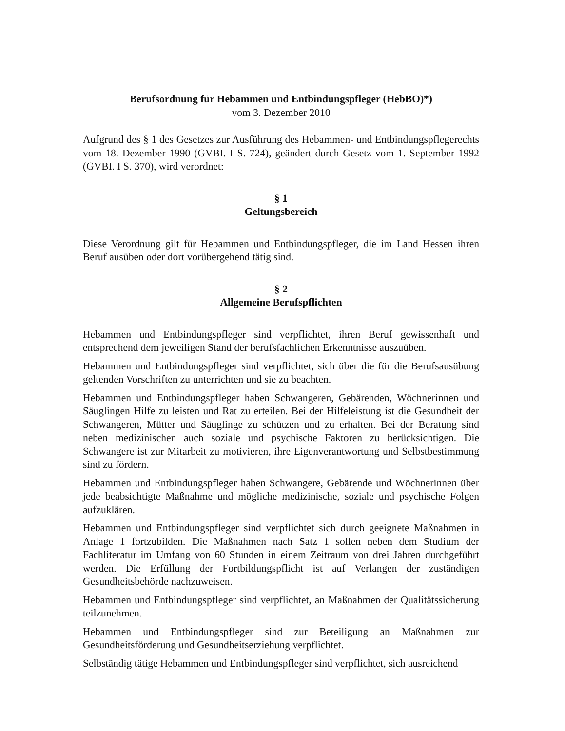Berufsordnung für Hebammen und Entbindungspfleger (HebBO)*)
vom 3. Dezember 2010
Aufgrund des § 1 des Gesetzes zur Ausführung des Hebammen- und Entbindungspflegerechts vom 18. Dezember 1990 (GVBI. I S. 724), geändert durch Gesetz vom 1. September 1992 (GVBI. I S. 370), wird verordnet:
§ 1
Geltungsbereich
Diese Verordnung gilt für Hebammen und Entbindungspfleger, die im Land Hessen ihren Beruf ausüben oder dort vorübergehend tätig sind.
§ 2
Allgemeine Berufspflichten
Hebammen und Entbindungspfleger sind verpflichtet, ihren Beruf gewissenhaft und entsprechend dem jeweiligen Stand der berufsfachlichen Erkenntnisse auszuüben.
Hebammen und Entbindungspfleger sind verpflichtet, sich über die für die Berufsausübung geltenden Vorschriften zu unterrichten und sie zu beachten.
Hebammen und Entbindungspfleger haben Schwangeren, Gebärenden, Wöchnerinnen und Säuglingen Hilfe zu leisten und Rat zu erteilen. Bei der Hilfeleistung ist die Gesundheit der Schwangeren, Mütter und Säuglinge zu schützen und zu erhalten. Bei der Beratung sind neben medizinischen auch soziale und psychische Faktoren zu berücksichtigen. Die Schwangere ist zur Mitarbeit zu motivieren, ihre Eigenverantwortung und Selbstbestimmung sind zu fördern.
Hebammen und Entbindungspfleger haben Schwangere, Gebärende und Wöchnerinnen über jede beabsichtigte Maßnahme und mögliche medizinische, soziale und psychische Folgen aufzuklären.
Hebammen und Entbindungspfleger sind verpflichtet sich durch geeignete Maßnahmen in Anlage 1 fortzubilden. Die Maßnahmen nach Satz 1 sollen neben dem Studium der Fachliteratur im Umfang von 60 Stunden in einem Zeitraum von drei Jahren durchgeführt werden. Die Erfüllung der Fortbildungspflicht ist auf Verlangen der zuständigen Gesundheitsbehörde nachzuweisen.
Hebammen und Entbindungspfleger sind verpflichtet, an Maßnahmen der Qualitätssicherung teilzunehmen.
Hebammen und Entbindungspfleger sind zur Beteiligung an Maßnahmen zur Gesundheitsförderung und Gesundheitserziehung verpflichtet.
Selbständig tätige Hebammen und Entbindungspfleger sind verpflichtet, sich ausreichend